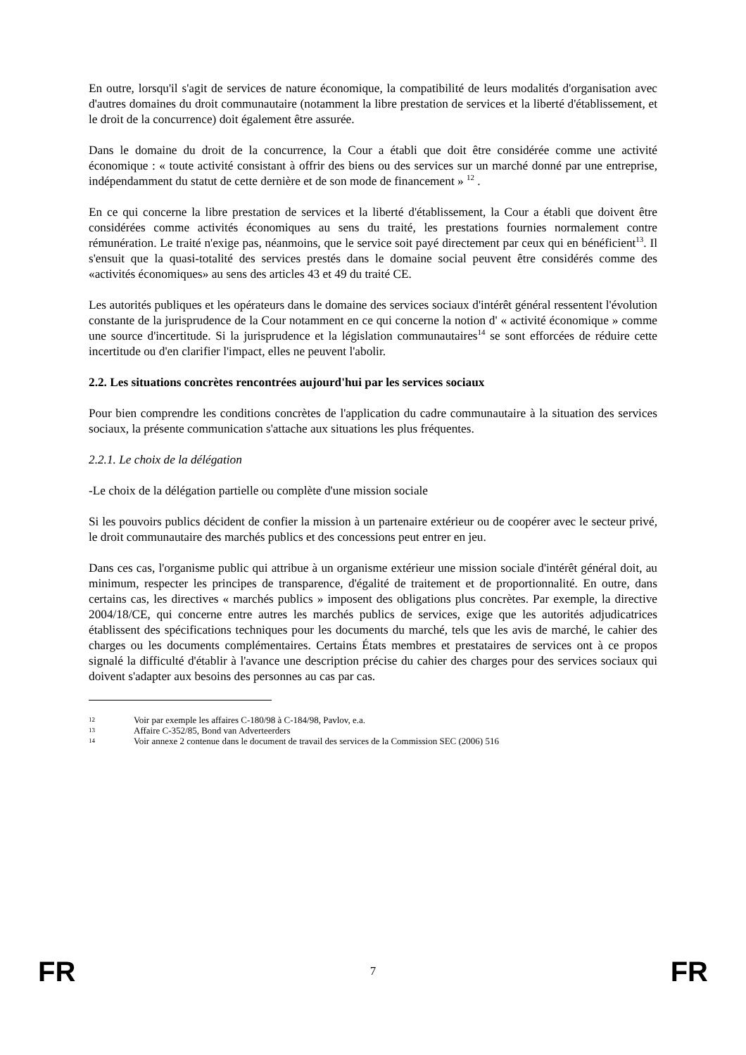En outre, lorsqu'il s'agit de services de nature économique, la compatibilité de leurs modalités d'organisation avec d'autres domaines du droit communautaire (notamment la libre prestation de services et la liberté d'établissement, et le droit de la concurrence) doit également être assurée.
Dans le domaine du droit de la concurrence, la Cour a établi que doit être considérée comme une activité économique : « toute activité consistant à offrir des biens ou des services sur un marché donné par une entreprise, indépendamment du statut de cette dernière et de son mode de financement » <sup>12</sup> .
En ce qui concerne la libre prestation de services et la liberté d'établissement, la Cour a établi que doivent être considérées comme activités économiques au sens du traité, les prestations fournies normalement contre rémunération. Le traité n'exige pas, néanmoins, que le service soit payé directement par ceux qui en bénéficient<sup>13</sup>. Il s'ensuit que la quasi-totalité des services prestés dans le domaine social peuvent être considérés comme des «activités économiques» au sens des articles 43 et 49 du traité CE.
Les autorités publiques et les opérateurs dans le domaine des services sociaux d'intérêt général ressentent l'évolution constante de la jurisprudence de la Cour notamment en ce qui concerne la notion d' « activité économique » comme une source d'incertitude. Si la jurisprudence et la législation communautaires<sup>14</sup> se sont efforcées de réduire cette incertitude ou d'en clarifier l'impact, elles ne peuvent l'abolir.
2.2. Les situations concrètes rencontrées aujourd'hui par les services sociaux
Pour bien comprendre les conditions concrètes de l'application du cadre communautaire à la situation des services sociaux, la présente communication s'attache aux situations les plus fréquentes.
2.2.1. Le choix de la délégation
-Le choix de la délégation partielle ou complète d'une mission sociale
Si les pouvoirs publics décident de confier la mission à un partenaire extérieur ou de coopérer avec le secteur privé, le droit communautaire des marchés publics et des concessions peut entrer en jeu.
Dans ces cas, l'organisme public qui attribue à un organisme extérieur une mission sociale d'intérêt général doit, au minimum, respecter les principes de transparence, d'égalité de traitement et de proportionnalité. En outre, dans certains cas, les directives « marchés publics » imposent des obligations plus concrètes. Par exemple, la directive 2004/18/CE, qui concerne entre autres les marchés publics de services, exige que les autorités adjudicatrices établissent des spécifications techniques pour les documents du marché, tels que les avis de marché, le cahier des charges ou les documents complémentaires. Certains États membres et prestataires de services ont à ce propos signalé la difficulté d'établir à l'avance une description précise du cahier des charges pour des services sociaux qui doivent s'adapter aux besoins des personnes au cas par cas.
12 Voir par exemple les affaires C-180/98 à C-184/98, Pavlov, e.a.
13 Affaire C-352/85, Bond van Adverteerders
14 Voir annexe 2 contenue dans le document de travail des services de la Commission SEC (2006) 516
FR 7 FR